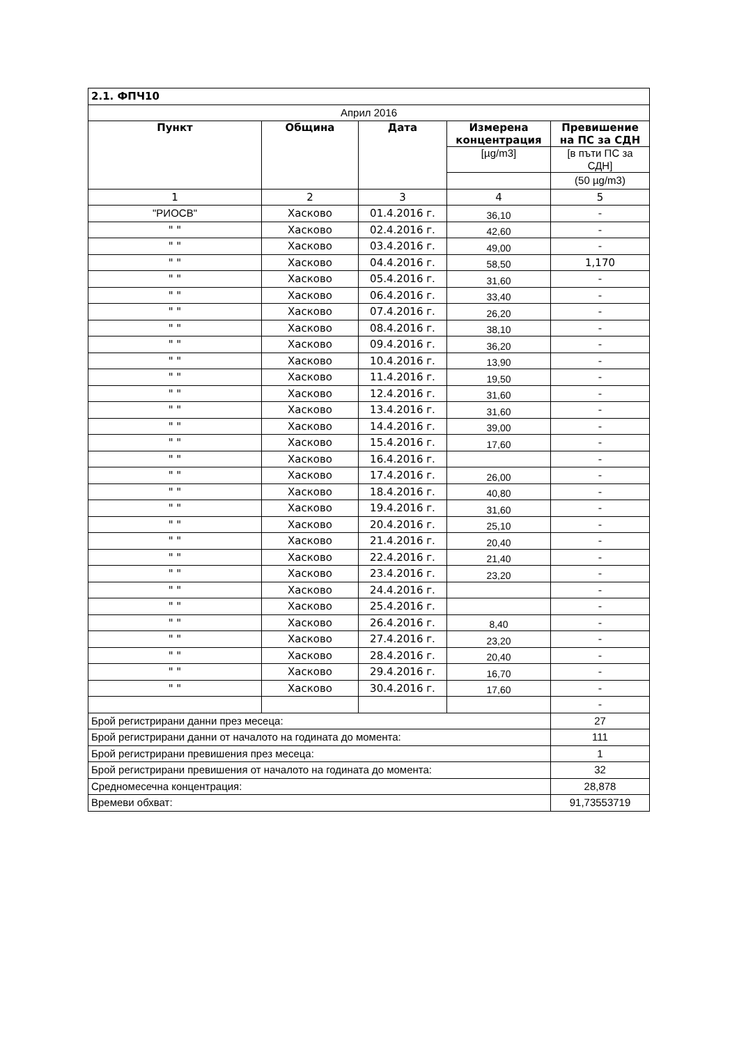| 2.1. ФПЧ10 | | | | |
| Април 2016 | | | | |
| Пункт | Община | Дата | Измерена концентрация | Превишение на ПС за СДН |
| | | | [µg/m3] | [в пъти ПС за СДН] |
| | | | | (50 µg/m3) |
| 1 | 2 | 3 | 4 | 5 |
| "РИОСВ" | Хасково | 01.4.2016 г. | 36,10 | - |
| " " | Хасково | 02.4.2016 г. | 42,60 | - |
| " " | Хасково | 03.4.2016 г. | 49,00 | - |
| " " | Хасково | 04.4.2016 г. | 58,50 | 1,170 |
| " " | Хасково | 05.4.2016 г. | 31,60 | - |
| " " | Хасково | 06.4.2016 г. | 33,40 | - |
| " " | Хасково | 07.4.2016 г. | 26,20 | - |
| " " | Хасково | 08.4.2016 г. | 38,10 | - |
| " " | Хасково | 09.4.2016 г. | 36,20 | - |
| " " | Хасково | 10.4.2016 г. | 13,90 | - |
| " " | Хасково | 11.4.2016 г. | 19,50 | - |
| " " | Хасково | 12.4.2016 г. | 31,60 | - |
| " " | Хасково | 13.4.2016 г. | 31,60 | - |
| " " | Хасково | 14.4.2016 г. | 39,00 | - |
| " " | Хасково | 15.4.2016 г. | 17,60 | - |
| " " | Хасково | 16.4.2016 г. | | - |
| " " | Хасково | 17.4.2016 г. | 26,00 | - |
| " " | Хасково | 18.4.2016 г. | 40,80 | - |
| " " | Хасково | 19.4.2016 г. | 31,60 | - |
| " " | Хасково | 20.4.2016 г. | 25,10 | - |
| " " | Хасково | 21.4.2016 г. | 20,40 | - |
| " " | Хасково | 22.4.2016 г. | 21,40 | - |
| " " | Хасково | 23.4.2016 г. | 23,20 | - |
| " " | Хасково | 24.4.2016 г. | | - |
| " " | Хасково | 25.4.2016 г. | | - |
| " " | Хасково | 26.4.2016 г. | 8,40 | - |
| " " | Хасково | 27.4.2016 г. | 23,20 | - |
| " " | Хасково | 28.4.2016 г. | 20,40 | - |
| " " | Хасково | 29.4.2016 г. | 16,70 | - |
| " " | Хасково | 30.4.2016 г. | 17,60 | - |
| | | | | - |
| Брой регистрирани данни през месеца: | | | | 27 |
| Брой регистрирани данни от началото на годината до момента: | | | | 111 |
| Брой регистрирани превишения през месеца: | | | | 1 |
| Брой регистрирани превишения от началото на годината до момента: | | | | 32 |
| Средномесечна концентрация: | | | | 28,878 |
| Времеви обхват: | | | | 91,73553719 |